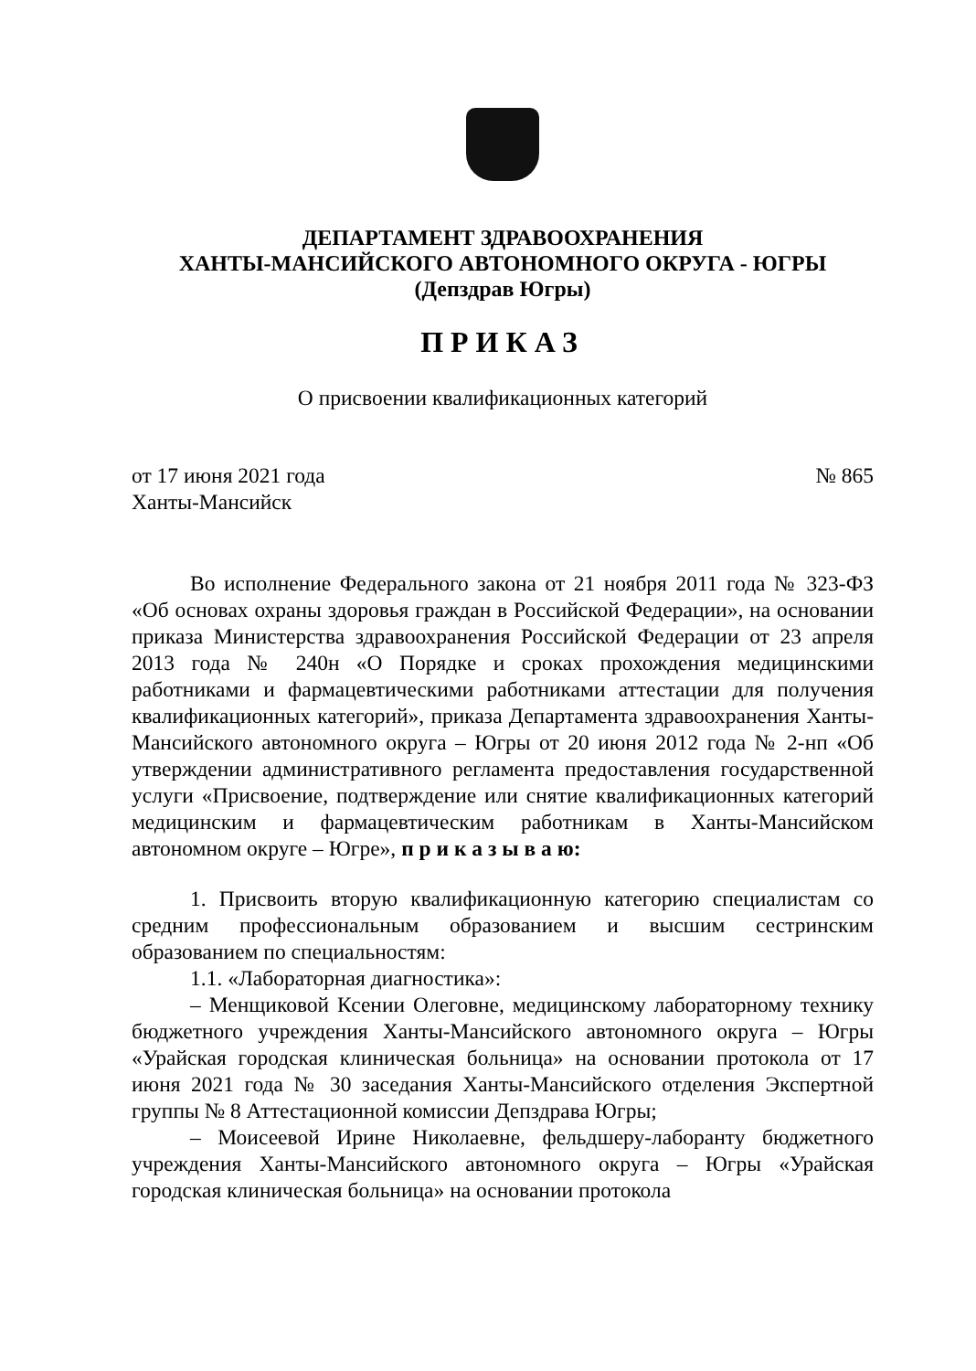ДЕПАРТАМЕНТ ЗДРАВООХРАНЕНИЯ
ХАНТЫ-МАНСИЙСКОГО АВТОНОМНОГО ОКРУГА - ЮГРЫ
(Депздрав Югры)
ПРИКАЗ
О присвоении квалификационных категорий
от 17 июня 2021 года
Ханты-Мансийск
№ 865
Во исполнение Федерального закона от 21 ноября 2011 года № 323-ФЗ «Об основах охраны здоровья граждан в Российской Федерации», на основании приказа Министерства здравоохранения Российской Федерации от 23 апреля 2013 года № 240н «О Порядке и сроках прохождения медицинскими работниками и фармацевтическими работниками аттестации для получения квалификационных категорий», приказа Департамента здравоохранения Ханты-Мансийского автономного округа – Югры от 20 июня 2012 года № 2-нп «Об утверждении административного регламента предоставления государственной услуги «Присвоение, подтверждение или снятие квалификационных категорий медицинским и фармацевтическим работникам в Ханты-Мансийском автономном округе – Югре», п р и к а з ы в а ю:
1. Присвоить вторую квалификационную категорию специалистам со средним профессиональным образованием и высшим сестринским образованием по специальностям:
1.1. «Лабораторная диагностика»:
– Менщиковой Ксении Олеговне, медицинскому лабораторному технику бюджетного учреждения Ханты-Мансийского автономного округа – Югры «Урайская городская клиническая больница» на основании протокола от 17 июня 2021 года № 30 заседания Ханты-Мансийского отделения Экспертной группы № 8 Аттестационной комиссии Депздрава Югры;
– Моисеевой Ирине Николаевне, фельдшеру-лаборанту бюджетного учреждения Ханты-Мансийского автономного округа – Югры «Урайская городская клиническая больница» на основании протокола